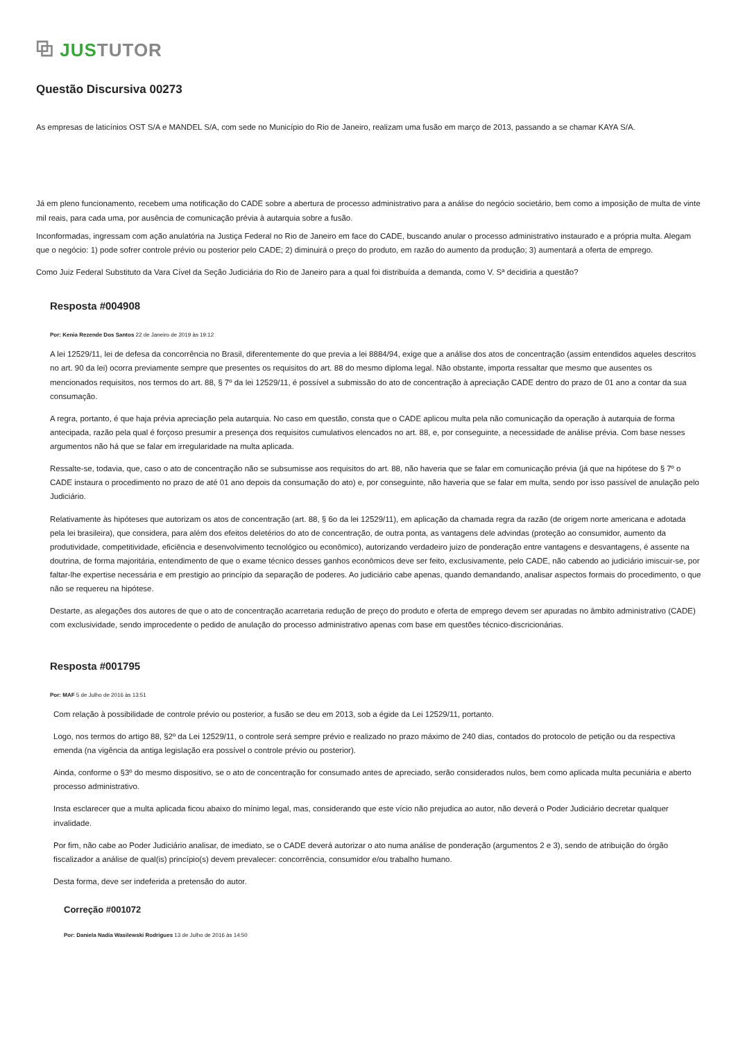⧉ JUS TUTOR
Questão Discursiva 00273
As empresas de laticínios OST S/A e MANDEL S/A, com sede no Município do Rio de Janeiro, realizam uma fusão em março de 2013, passando a se chamar KAYA S/A.
Já em pleno funcionamento, recebem uma notificação do CADE sobre a abertura de processo administrativo para a análise do negócio societário, bem como a imposição de multa de vinte mil reais, para cada uma, por ausência de comunicação prévia à autarquia sobre a fusão.
Inconformadas, ingressam com ação anulatória na Justiça Federal no Rio de Janeiro em face do CADE, buscando anular o processo administrativo instaurado e a própria multa. Alegam que o negócio: 1) pode sofrer controle prévio ou posterior pelo CADE; 2) diminuirá o preço do produto, em razão do aumento da produção; 3) aumentará a oferta de emprego.
Como Juiz Federal Substituto da Vara Cível da Seção Judiciária do Rio de Janeiro para a qual foi distribuída a demanda, como V. Sª decidiria a questão?
Resposta #004908
Por: Kenia Rezende Dos Santos 22 de Janeiro de 2019 às 19:12
A lei 12529/11, lei de defesa da concorrência no Brasil, diferentemente do que previa a lei 8884/94, exige que a análise dos atos de concentração (assim entendidos aqueles descritos no art. 90 da lei) ocorra previamente sempre que presentes os requisitos do art. 88 do mesmo diploma legal. Não obstante, importa ressaltar que mesmo que ausentes os mencionados requisitos, nos termos do art. 88, § 7º da lei 12529/11, é possível a submissão do ato de concentração à apreciação CADE dentro do prazo de 01 ano a contar da sua consumação.
A regra, portanto, é que haja prévia apreciação pela autarquia. No caso em questão, consta que o CADE aplicou multa pela não comunicação da operação à autarquia de forma antecipada, razão pela qual é forçoso presumir a presença dos requisitos cumulativos elencados no art. 88, e, por conseguinte, a necessidade de análise prévia. Com base nesses argumentos não há que se falar em irregularidade na multa aplicada.
Ressalte-se, todavia, que, caso o ato de concentração não se subsumisse aos requisitos do art. 88, não haveria que se falar em comunicação prévia (já que na hipótese do § 7º o CADE instaura o procedimento no prazo de até 01 ano depois da consumação do ato) e, por conseguinte, não haveria que se falar em multa, sendo por isso passível de anulação pelo Judiciário.
Relativamente às hipóteses que autorizam os atos de concentração (art. 88, § 6o da lei 12529/11), em aplicação da chamada regra da razão (de origem norte americana e adotada pela lei brasileira), que considera, para além dos efeitos deletérios do ato de concentração, de outra ponta, as vantagens dele advindas (proteção ao consumidor, aumento da produtividade, competitividade, eficiência e desenvolvimento tecnológico ou econômico), autorizando verdadeiro juizo de ponderação entre vantagens e desvantagens, é assente na doutrina, de forma majoritária, entendimento de que o exame técnico desses ganhos econômicos deve ser feito, exclusivamente, pelo CADE, não cabendo ao judiciário imiscuir-se, por faltar-lhe expertise necessária e em prestigio ao princípio da separação de poderes. Ao judiciário cabe apenas, quando demandando, analisar aspectos formais do procedimento, o que não se requereu na hipótese.
Destarte, as alegações dos autores de que o ato de concentração acarretaria redução de preço do produto e oferta de emprego devem ser apuradas no âmbito administrativo (CADE) com exclusividade, sendo improcedente o pedido de anulação do processo administrativo apenas com base em questões técnico-discricionárias.
Resposta #001795
Por: MAF 5 de Julho de 2016 às 13:51
Com relação à possibilidade de controle prévio ou posterior, a fusão se deu em 2013, sob a égide da Lei 12529/11, portanto.
Logo, nos termos do artigo 88, §2º da Lei 12529/11, o controle será sempre prévio e realizado no prazo máximo de 240 dias, contados do protocolo de petição ou da respectiva emenda (na vigência da antiga legislação era possível o controle prévio ou posterior).
Ainda, conforme o §3º do mesmo dispositivo, se o ato de concentração for consumado antes de apreciado, serão considerados nulos, bem como aplicada multa pecuniária e aberto processo administrativo.
Insta esclarecer que a multa aplicada ficou abaixo do mínimo legal, mas, considerando que este vício não prejudica ao autor, não deverá o Poder Judiciário decretar qualquer invalidade.
Por fim, não cabe ao Poder Judiciário analisar, de imediato, se o CADE deverá autorizar o ato numa análise de ponderação (argumentos 2 e 3), sendo de atribuição do órgão fiscalizador a análise de qual(is) princípio(s) devem prevalecer: concorrência, consumidor e/ou trabalho humano.
Desta forma, deve ser indeferida a pretensão do autor.
Correção #001072
Por: Daniela Nadia Wasilewski Rodrigues 13 de Julho de 2016 às 14:50